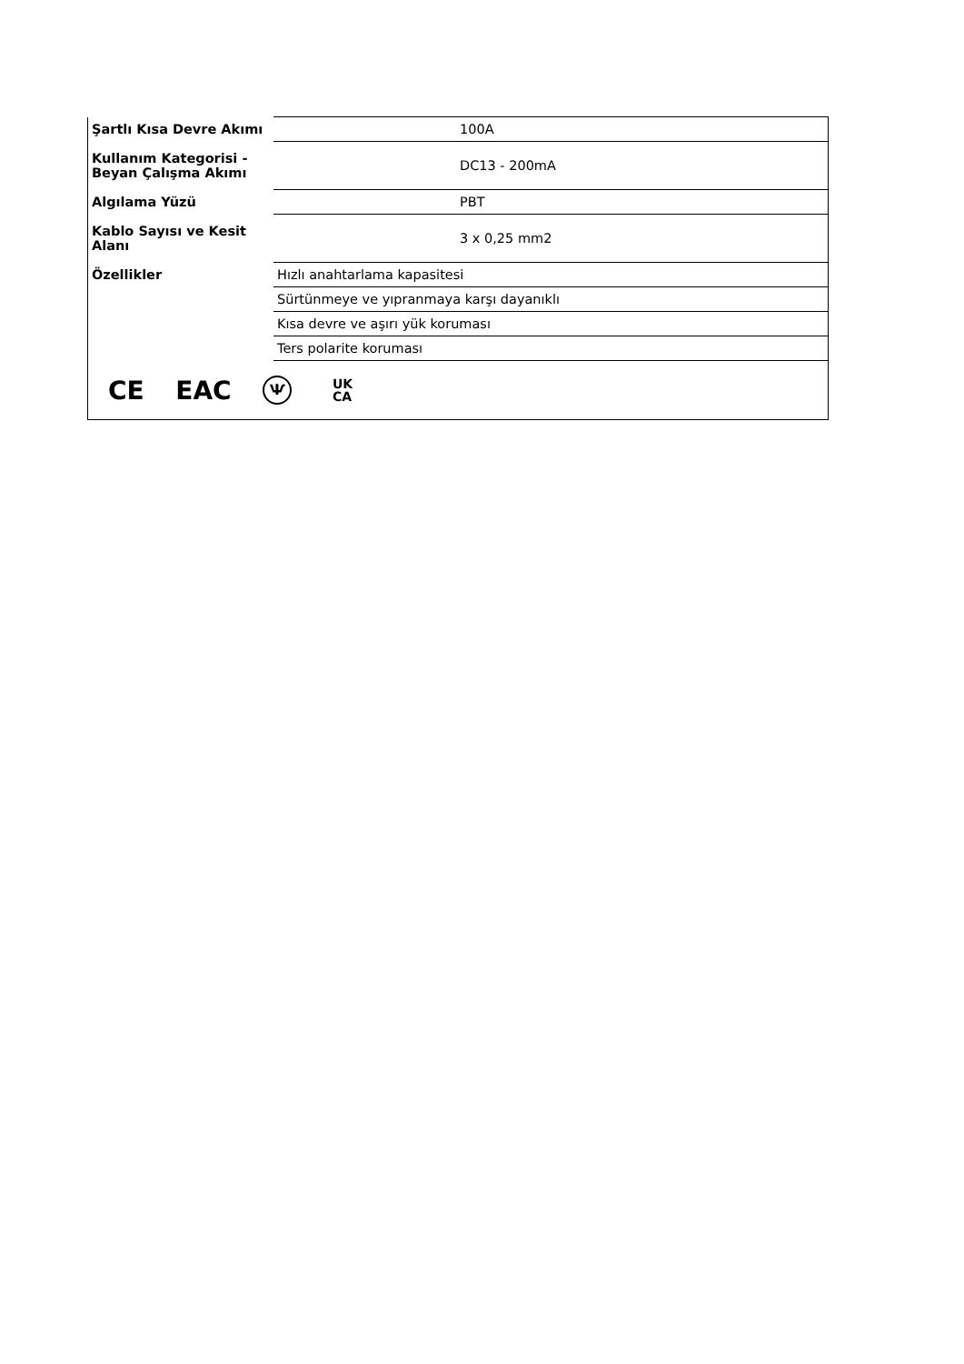| Şartlı Kısa Devre Akımı | 100A |
| Kullanım Kategorisi - Beyan Çalışma Akımı | DC13 - 200mA |
| Algılama Yüzü | PBT |
| Kablo Sayısı ve Kesit Alanı | 3 x 0,25 mm2 |
| Özellikler | Hızlı anahtarlama kapasitesi |
| | Sürtünmeye ve yıpranmaya karşı dayanıklı |
| | Kısa devre ve aşırı yük koruması |
| | Ters polarite koruması |
| CE EAC Ѱ UK CA | |